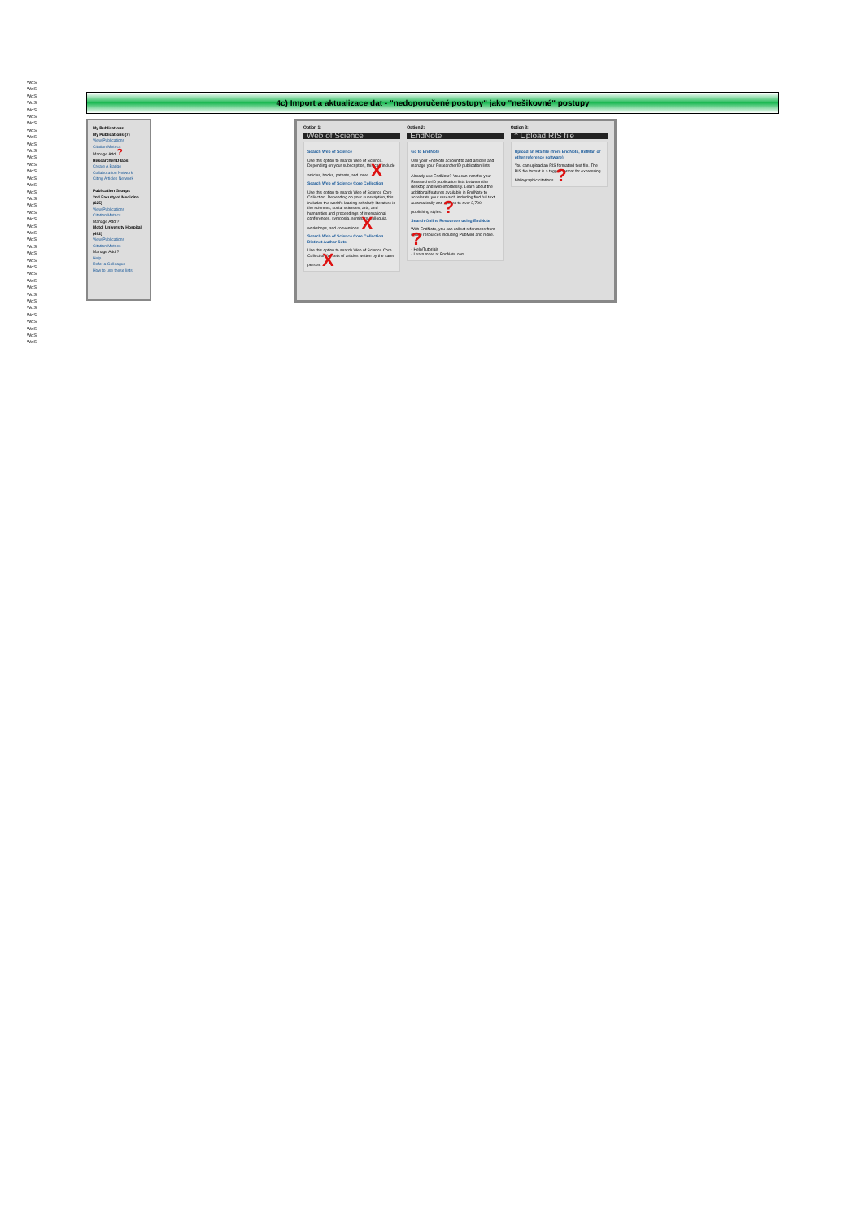WoS
WoS
WoS
WoS
WoS
WoS
WoS
WoS
WoS
WoS
WoS
WoS
WoS
WoS
WoS
WoS
WoS
WoS
WoS
WoS
WoS
WoS
WoS
WoS
WoS
WoS
WoS
WoS
WoS
WoS
WoS
WoS
WoS
WoS
WoS
WoS
WoS
WoS
WoS
4c) Import a aktualizace dat - "nedoporučené postupy" jako "nešikovné" postupy
My Publications
My Publications (7)
View Publications
Citation Metrics
Manage Add ?
ResearcherID labs
Create A Badge
Collaboration Network
Citing Articles Network
Publication Groups
2nd Faculty of Medicine (625)
View Publications
Citation Metrics
Manage Add ?
Motol University Hospital (492)
View Publications
Citation Metrics
Manage Add ?
Help
Refer a Colleague
How to use these lists
Option 1:
Web of Science
Search Web of Science
Use this option to search Web of Science. Depending on your subscription, this can include articles, books, patents, and more. X
Search Web of Science Core Collection
Use this option to search Web of Science Core Collection. Depending on your subscription, this includes the world's leading scholarly literature in the sciences, social sciences, arts, and humanities and proceedings of international conferences, symposia, seminars, colloquia, workshops, and conventions. X
Search Web of Science Core Collection Distinct Author Sets
Use this option to search Web of Science Core Collection for sets of articles written by the same person. X
Option 2:
EndNote
Go to EndNote
Use your EndNote account to add articles and manage your ResearcherID publication lists.
Already use EndNote? You can transfer your ResearcherID publication lists between the desktop and web effortlessly. Learn about the additional features available in EndNote to accelerate your research including find full text automatically and access to over 3,700 publishing styles. ?
Search Online Resources using EndNote
With EndNote, you can collect references from online resources including PubMed and more. ?
- Help/Tutorials
- Learn more at EndNote.com
Option 3:
⤒ Upload RIS file
Upload an RIS file (from EndNote, RefMan or other reference software)
You can upload an RIS formatted text file. The RIS file format is a tagged format for expressing bibliographic citations. ?